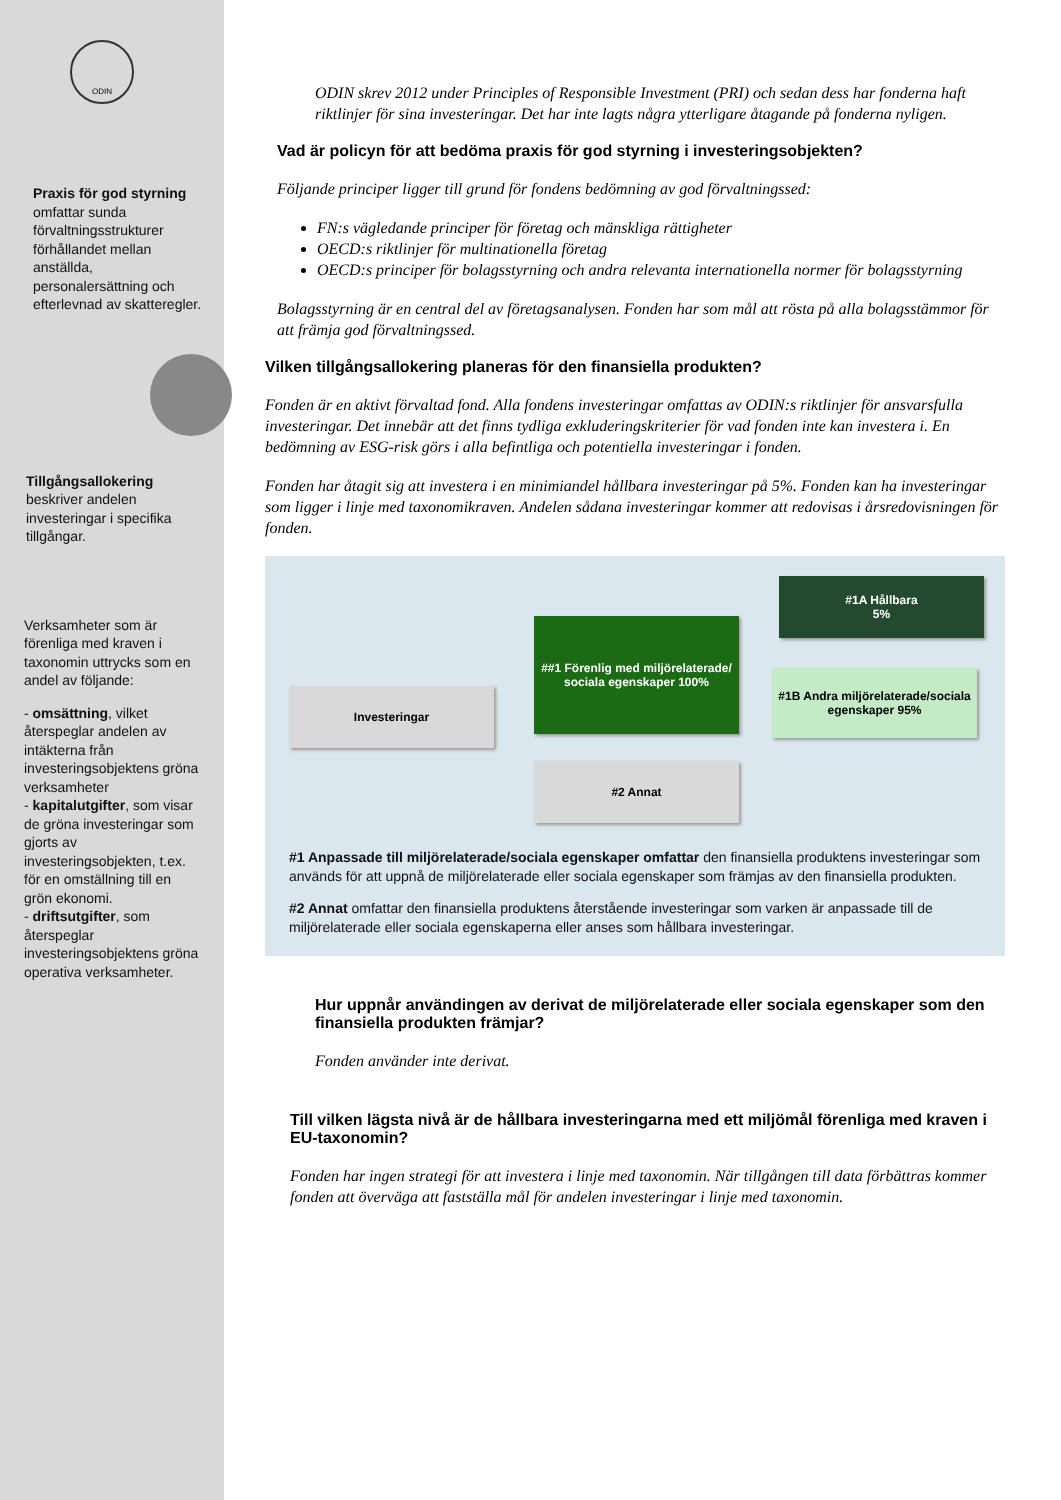ODIN
Praxis för god styrning omfattar sunda förvaltningsstrukturer förhållandet mellan anställda, personalersättning och efterlevnad av skatteregler.
Tillgångsallokering beskriver andelen investeringar i specifika tillgångar.
Verksamheter som är förenliga med kraven i taxonomin uttrycks som en andel av följande:
- omsättning, vilket återspeglar andelen av intäkterna från investeringsobjektens gröna verksamheter
- kapitalutgifter, som visar de gröna investeringar som gjorts av investeringsobjekten, t.ex. för en omställning till en grön ekonomi.
- driftsutgifter, som återspeglar investeringsobjektens gröna operativa verksamheter.
ODIN skrev 2012 under Principles of Responsible Investment (PRI) och sedan dess har fonderna haft riktlinjer för sina investeringar. Det har inte lagts några ytterligare åtagande på fonderna nyligen.
Vad är policyn för att bedöma praxis för god styrning i investeringsobjekten?
Följande principer ligger till grund för fondens bedömning av god förvaltningssed:
FN:s vägledande principer för företag och mänskliga rättigheter
OECD:s riktlinjer för multinationella företag
OECD:s principer för bolagsstyrning och andra relevanta internationella normer för bolagsstyrning
Bolagsstyrning är en central del av företagsanalysen. Fonden har som mål att rösta på alla bolagsstämmor för att främja god förvaltningssed.
Vilken tillgångsallokering planeras för den finansiella produkten?
Fonden är en aktivt förvaltad fond. Alla fondens investeringar omfattas av ODIN:s riktlinjer för ansvarsfulla investeringar. Det innebär att det finns tydliga exkluderingskriterier för vad fonden inte kan investera i. En bedömning av ESG-risk görs i alla befintliga och potentiella investeringar i fonden.
Fonden har åtagit sig att investera i en minimiandel hållbara investeringar på 5%. Fonden kan ha investeringar som ligger i linje med taxonomikraven. Andelen sådana investeringar kommer att redovisas i årsredovisningen för fonden.
Investeringar
##1 Förenlig med miljörelaterade/ sociala egenskaper 100%
#2 Annat
#1A Hållbara
5%
#1B Andra miljörelaterade/sociala egenskaper 95%
#1 Anpassade till miljörelaterade/sociala egenskaper omfattar den finansiella produktens investeringar som används för att uppnå de miljörelaterade eller sociala egenskaper som främjas av den finansiella produkten.
#2 Annat omfattar den finansiella produktens återstående investeringar som varken är anpassade till de miljörelaterade eller sociala egenskaperna eller anses som hållbara investeringar.
Hur uppnår användingen av derivat de miljörelaterade eller sociala egenskaper som den finansiella produkten främjar?
Fonden använder inte derivat.
Till vilken lägsta nivå är de hållbara investeringarna med ett miljömål förenliga med kraven i EU-taxonomin?
Fonden har ingen strategi för att investera i linje med taxonomin. När tillgången till data förbättras kommer fonden att överväga att fastställa mål för andelen investeringar i linje med taxonomin.